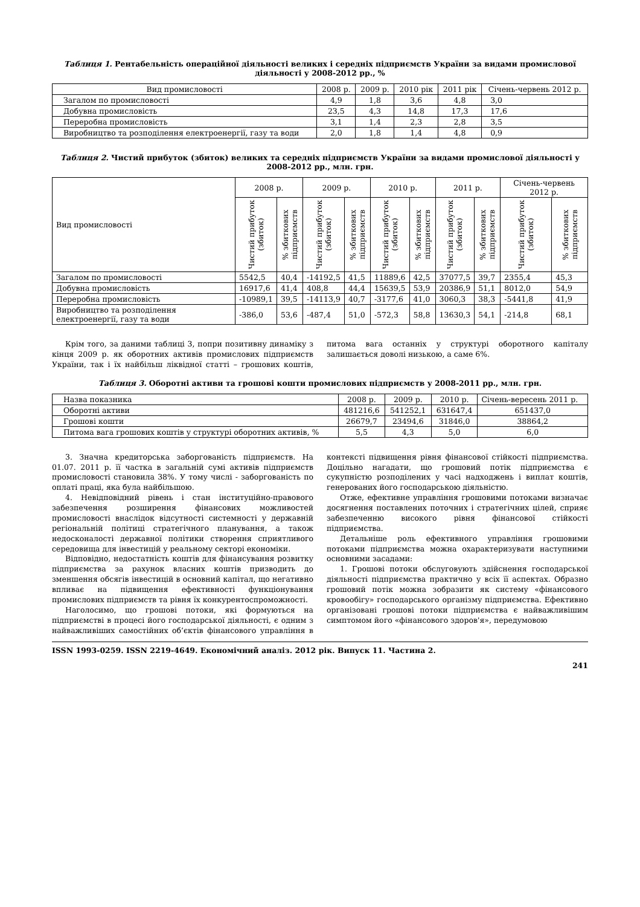Таблиця 1. Рентабельність операційної діяльності великих і середніх підприємств України за видами промислової діяльності у 2008-2012 рр., %
| Вид промисловості | 2008 р. | 2009 р. | 2010 рік | 2011 рік | Січень-червень 2012 р. |
| Загалом по промисловості | 4,9 | 1,8 | 3,6 | 4,8 | 3,0 |
| Добувна промисловість | 23,5 | 4,3 | 14,8 | 17,3 | 17,6 |
| Переробна промисловість | 3,1 | 1,4 | 2,3 | 2,8 | 3,5 |
| Виробництво та розподілення електроенергії, газу та води | 2,0 | 1,8 | 1,4 | 4,8 | 0,9 |
Таблиця 2. Чистий прибуток (збиток) великих та середніх підприємств України за видами промислової діяльності у 2008-2012 рр., млн. грн.
| Вид промисловості | 2008 р. | | 2009 р. | | 2010 р. | | 2011 р. | | Січень-червень 2012 р. | |
| | Чистий прибуток (збиток) | % збиткових підприємств | Чистий прибуток (збиток) | % збиткових підприємств | Чистий прибуток (збиток) | % збиткових підприємств | Чистий прибуток (збиток) | % збиткових підприємств | Чистий прибуток (збиток) | % збиткових підприємств |
| Загалом по промисловості | 5542,5 | 40,4 | -14192,5 | 41,5 | 11889,6 | 42,5 | 37077,5 | 39,7 | 2355,4 | 45,3 |
| Добувна промисловість | 16917,6 | 41,4 | 408,8 | 44,4 | 15639,5 | 53,9 | 20386,9 | 51,1 | 8012,0 | 54,9 |
| Переробна промисловість | -10989,1 | 39,5 | -14113,9 | 40,7 | -3177,6 | 41,0 | 3060,3 | 38,3 | -5441,8 | 41,9 |
| Виробництво та розподілення електроенергії, газу та води | -386,0 | 53,6 | -487,4 | 51,0 | -572,3 | 58,8 | 13630,3 | 54,1 | -214,8 | 68,1 |
Крім того, за даними таблиці 3, попри позитивну динаміку з кінця 2009 р. як оборотних активів промислових підприємств України, так і їх найбільш ліквідної статті – грошових коштів, питома вага останніх у структурі оборотного капіталу залишається доволі низькою, а саме 6%.
Таблиця 3. Оборотні активи та грошові кошти промислових підприємств у 2008-2011 рр., млн. грн.
| Назва показника | 2008 р. | 2009 р. | 2010 р. | Січень-вересень 2011 р. |
| Оборотні активи | 481216,6 | 541252,1 | 631647,4 | 651437,0 |
| Грошові кошти | 26679,7 | 23494,6 | 31846,0 | 38864,2 |
| Питома вага грошових коштів у структурі оборотних активів, % | 5,5 | 4,3 | 5,0 | 6,0 |
3. Значна кредиторська заборгованість підприємств. На 01.07. 2011 р. її частка в загальній сумі активів підприємств промисловості становила 38%. У тому числі - заборгованість по оплаті праці, яка була найбільшою.
4. Невідповідний рівень і стан інституційно-правового забезпечення розширення фінансових можливостей промисловості внаслідок відсутності системності у державній регіональній політиці стратегічного планування, а також недосконалості державної політики створення сприятливого середовища для інвестицій у реальному секторі економіки.
Відповідно, недостатність коштів для фінансування розвитку підприємства за рахунок власних коштів призводить до зменшення обсягів інвестицій в основний капітал, що негативно впливає на підвищення ефективності функціонування промислових підприємств та рівня їх конкурентоспроможності.
Наголосимо, що грошові потоки, які формуються на підприємстві в процесі його господарської діяльності, є одним з найважливіших самостійних об’єктів фінансового управління в контексті підвищення рівня фінансової стійкості підприємства. Доцільно нагадати, що грошовий потік підприємства є сукупністю розподілених у часі надходжень і виплат коштів, генерованих його господарською діяльністю.
Отже, ефективне управління грошовими потоками визначає досягнення поставлених поточних і стратегічних цілей, сприяє забезпеченню високого рівня фінансової стійкості підприємства.
Детальніше роль ефективного управління грошовими потоками підприємства можна охарактеризувати наступними основними засадами:
1. Грошові потоки обслуговують здійснення господарської діяльності підприємства практично у всіх її аспектах. Образно грошовий потік можна зобразити як систему «фінансового кровообігу» господарського організму підприємства. Ефективно організовані грошові потоки підприємства є найважливішим симптомом його «фінансового здоров'я», передумовою
ISSN 1993-0259. ISSN 2219-4649. Економічний аналіз. 2012 рік. Випуск 11. Частина 2.
241